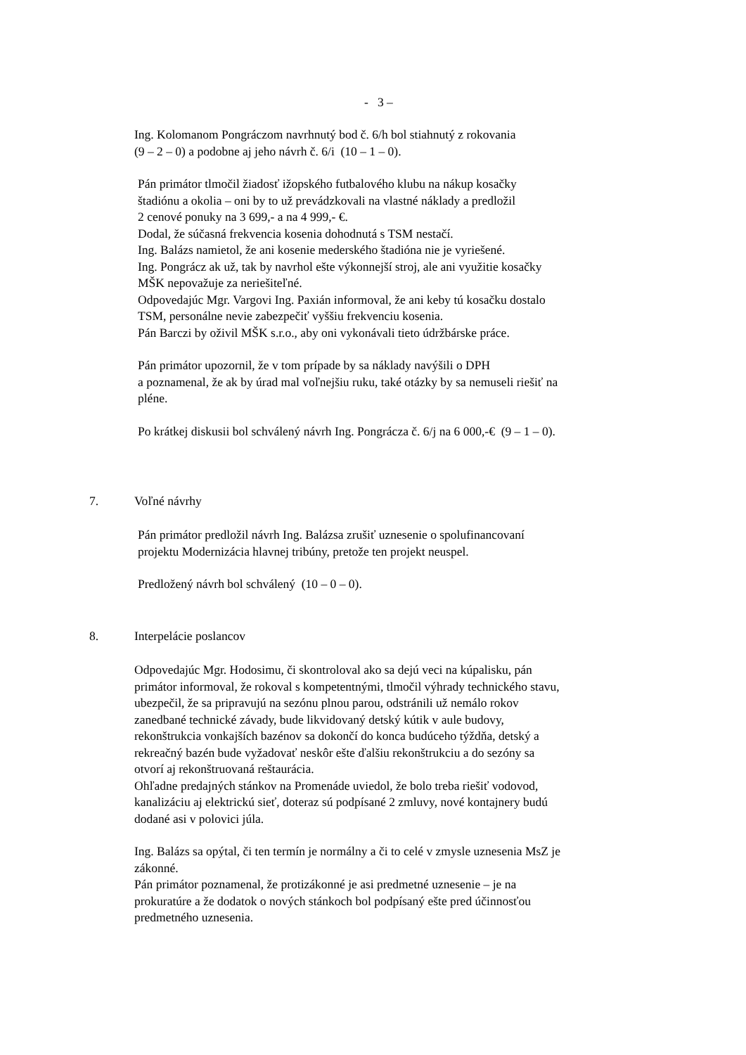- 3 –
Ing. Kolomanom Pongráczom navrhnutý bod č. 6/h bol stiahnutý z rokovania
(9 – 2 – 0) a podobne aj jeho návrh č. 6/i (10 – 1 – 0).
Pán primátor tlmočil žiadosť ižopského futbalového klubu na nákup kosačky
štadiónu a okolia – oni by to už prevádzkovali na vlastné náklady a predložil
2 cenové ponuky na 3 699,- a na 4 999,- €.
Dodal, že súčasná frekvencia kosenia dohodnutá s TSM nestačí.
Ing. Balázs namietol, že ani kosenie mederského štadióna nie je vyriešené.
Ing. Pongrácz ak už, tak by navrhol ešte výkonnejší stroj, ale ani využitie kosačky
MŠK nepovažuje za neriešiteľné.
Odpovedajúc Mgr. Vargovi Ing. Paxián informoval, že ani keby tú kosačku dostalo
TSM, personálne nevie zabezpečiť vyššiu frekvenciu kosenia.
Pán Barczi by oživil MŠK s.r.o., aby oni vykonávali tieto údržbárske práce.
Pán primátor upozornil, že v tom prípade by sa náklady navýšili o DPH
a poznamenal, že ak by úrad mal voľnejšiu ruku, také otázky by sa nemuseli riešiť na
pléne.
Po krátkej diskusii bol schválený návrh Ing. Pongrácza č. 6/j na 6 000,-€ (9 – 1 – 0).
7. Voľné návrhy
Pán primátor predložil návrh Ing. Balázsa zrušiť uznesenie o spolufinancovaní
projektu Modernizácia hlavnej tribúny, pretože ten projekt neuspel.
Predložený návrh bol schválený (10 – 0 – 0).
8. Interpelácie poslancov
Odpovedajúc Mgr. Hodosimu, či skontroloval ako sa dejú veci na kúpalisku, pán
primátor informoval, že rokoval s kompetentnými, tlmočil výhrady technického stavu,
ubezpečil, že sa pripravujú na sezónu plnou parou, odstránili už nemálo rokov
zanedbané technické závady, bude likvidovaný detský kútik v aule budovy,
rekonštrukcia vonkajších bazénov sa dokončí do konca budúceho týždňa, detský a
rekreačný bazén bude vyžadovať neskôr ešte ďalšiu rekonštrukciu a do sezóny sa
otvorí aj rekonštruovaná reštaurácia.
Ohľadne predajných stánkov na Promenáde uviedol, že bolo treba riešiť vodovod,
kanalizáciu aj elektrickú sieť, doteraz sú podpísané 2 zmluvy, nové kontajnery budú
dodané asi v polovici júla.
Ing. Balázs sa opýtal, či ten termín je normálny a či to celé v zmysle uznesenia MsZ je
zákonné.
Pán primátor poznamenal, že protizákonné je asi predmetné uznesenie – je na
prokuratúre a že dodatok o nových stánkoch bol podpísaný ešte pred účinnosťou
predmetného uznesenia.